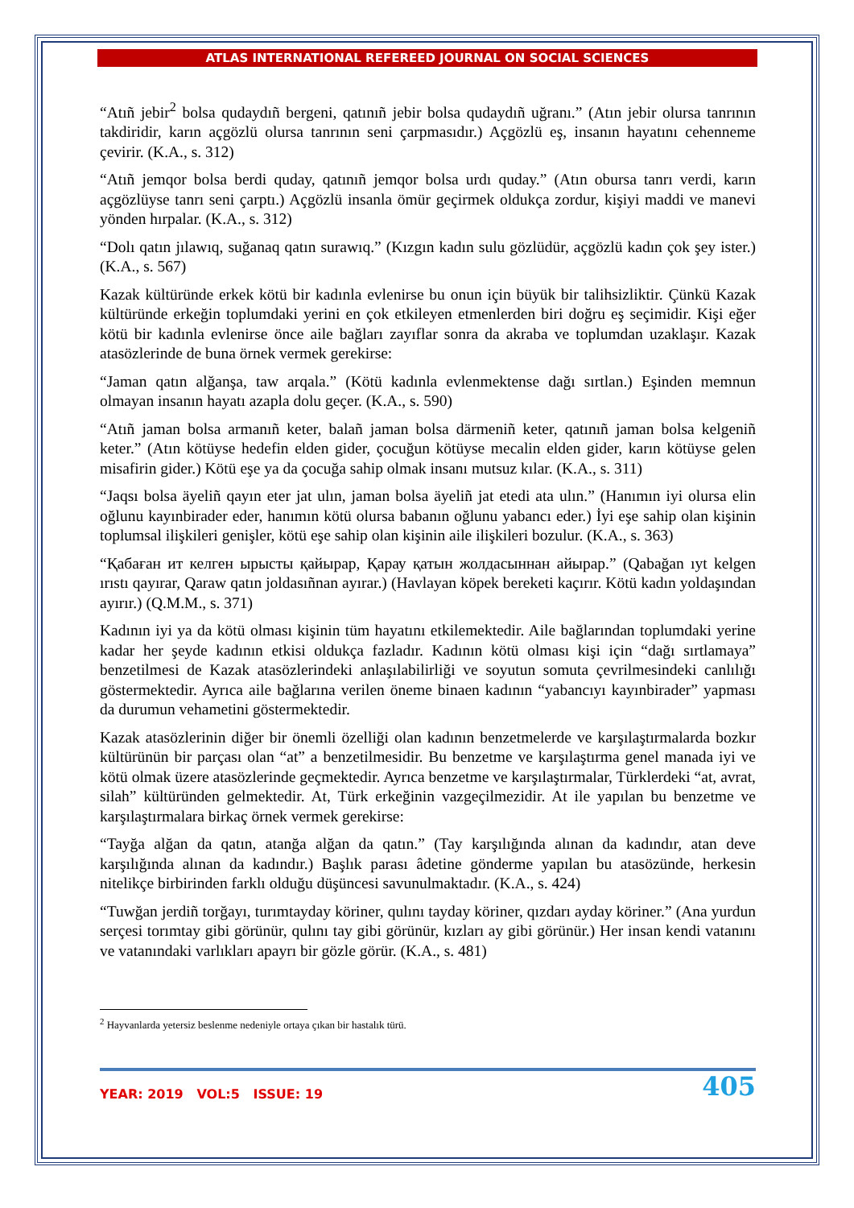ATLAS INTERNATIONAL REFEREED JOURNAL ON SOCIAL SCIENCES
“Atıñ jebir<sup>2</sup> bolsa qudaydıñ bergeni, qatınıñ jebir bolsa qudaydıñ uğranı.” (Atın jebir olursa tanrının takdiridir, karın açgözlü olursa tanrının seni çarpmasıdır.) Açgözlü eş, insanın hayatını cehenneme çevirir. (K.A., s. 312)
“Atıñ jemqor bolsa berdi quday, qatınıñ jemqor bolsa urdı quday.” (Atın obursa tanrı verdi, karın açgözlüyse tanrı seni çarptı.) Açgözlü insanla ömür geçirmek oldukça zordur, kişiyi maddi ve manevi yönden hırpalar. (K.A., s. 312)
“Dolı qatın jılawıq, suğanaq qatın surawıq.” (Kızgın kadın sulu gözlüdür, açgözlü kadın çok şey ister.) (K.A., s. 567)
Kazak kültüründe erkek kötü bir kadınla evlenirse bu onun için büyük bir talihsizliktir. Çünkü Kazak kültüründe erkeğin toplumdaki yerini en çok etkileyen etmenlerden biri doğru eş seçimidir. Kişi eğer kötü bir kadınla evlenirse önce aile bağları zayıflar sonra da akraba ve toplumdan uzaklaşır. Kazak atasözlerinde de buna örnek vermek gerekirse:
“Jaman qatın alğanşa, taw arqala.” (Kötü kadınla evlenmektense dağı sırtlan.) Eşinden memnun olmayan insanın hayatı azapla dolu geçer. (K.A., s. 590)
“Atıñ jaman bolsa armanıñ keter, balañ jaman bolsa därmeniñ keter, qatınıñ jaman bolsa kelgeniñ keter.” (Atın kötüyse hedefin elden gider, çocuğun kötüyse mecalin elden gider, karın kötüyse gelen misafirin gider.) Kötü eşe ya da çocuğa sahip olmak insanı mutsuz kılar. (K.A., s. 311)
“Jaqsı bolsa äyeliñ qayın eter jat ulın, jaman bolsa äyeliñ jat etedi ata ulın.” (Hanımın iyi olursa elin oğlunu kayınbirader eder, hanımın kötü olursa babanın oğlunu yabancı eder.) İyi eşe sahip olan kişinin toplumsal ilişkileri genişler, kötü eşe sahip olan kişinin aile ilişkileri bozulur. (K.A., s. 363)
“Қабаған ит келген ырысты қайырар, Қарау қатын жолдасыннан айырар.” (Qabağan ıyt kelgen ırıstı qayırar, Qaraw qatın joldasıñnan ayırar.) (Havlayan köpek bereketi kaçırır. Kötü kadın yoldaşından ayırır.) (Q.M.M., s. 371)
Kadının iyi ya da kötü olması kişinin tüm hayatını etkilemektedir. Aile bağlarından toplumdaki yerine kadar her şeyde kadının etkisi oldukça fazladır. Kadının kötü olması kişi için “dağı sırtlamaya” benzetilmesi de Kazak atasözlerindeki anlaşılabilirliği ve soyutun somuta çevrilmesindeki canlılığı göstermektedir. Ayrıca aile bağlarına verilen öneme binaen kadının “yabancıyı kayınbirader” yapması da durumun vehametini göstermektedir.
Kazak atasözlerinin diğer bir önemli özelliği olan kadının benzetmelerde ve karşılaştırmalarda bozkır kültürünün bir parçası olan “at” a benzetilmesidir. Bu benzetme ve karşılaştırma genel manada iyi ve kötü olmak üzere atasözlerinde geçmektedir. Ayrıca benzetme ve karşılaştırmalar, Türklerdeki “at, avrat, silah” kültüründen gelmektedir. At, Türk erkeğinin vazgeçilmezidir. At ile yapılan bu benzetme ve karşılaştırmalara birkaç örnek vermek gerekirse:
“Tayğa alğan da qatın, atanğa alğan da qatın.” (Tay karşılığında alınan da kadındır, atan deve karşılığında alınan da kadındır.) Başlık parası âdetine gönderme yapılan bu atasözünde, herkesin nitelikçe birbirinden farklı olduğu düşüncesi savunulmaktadır. (K.A., s. 424)
“Tuwğan jerdiñ torğayı, turımtayday köriner, qulını tayday köriner, qızdarı ayday köriner.” (Ana yurdun serçesi torımtay gibi görünür, qulını tay gibi görünür, kızları ay gibi görünür.) Her insan kendi vatanını ve vatanındaki varlıkları apayrı bir gözle görür. (K.A., s. 481)
<sup>2</sup> Hayvanlarda yetersiz beslenme nedeniyle ortaya çıkan bir hastalık türü.
YEAR: 2019 VOL:5 ISSUE: 19 405